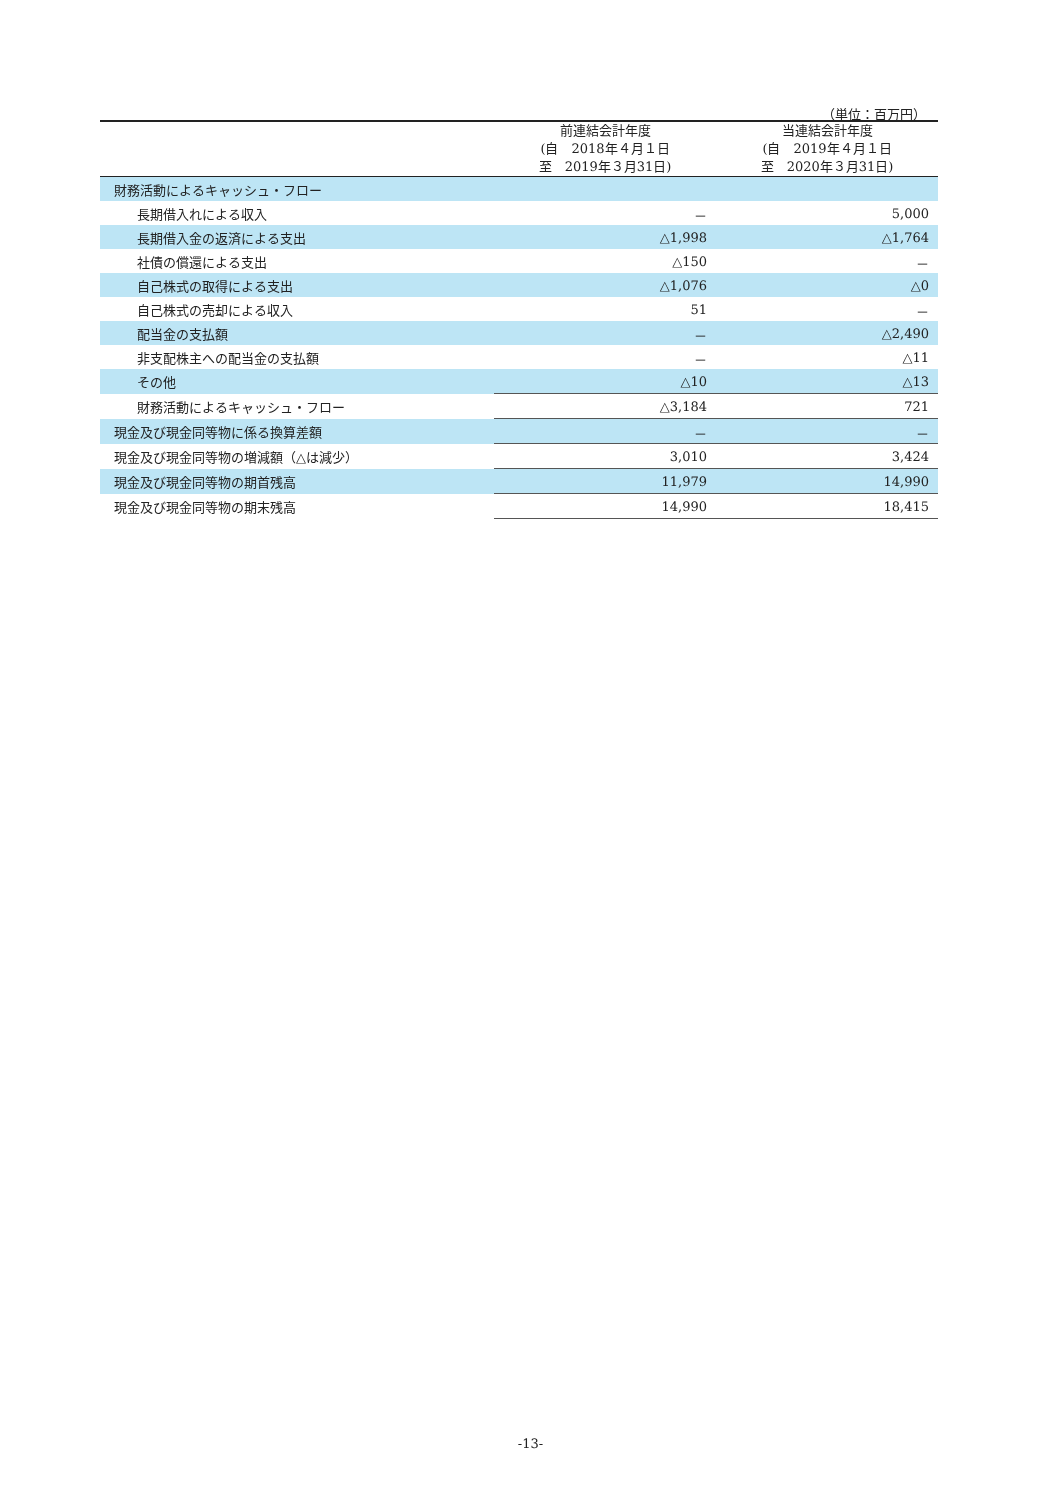（単位：百万円）
| | 前連結会計年度 (自 2018年４月１日 至 2019年３月31日) | 当連結会計年度 (自 2019年４月１日 至 2020年３月31日) |
| --- | --- | --- |
| 財務活動によるキャッシュ・フロー | | |
| 長期借入れによる収入 | － | 5,000 |
| 長期借入金の返済による支出 | △1,998 | △1,764 |
| 社債の償還による支出 | △150 | － |
| 自己株式の取得による支出 | △1,076 | △0 |
| 自己株式の売却による収入 | 51 | － |
| 配当金の支払額 | － | △2,490 |
| 非支配株主への配当金の支払額 | － | △11 |
| その他 | △10 | △13 |
| 財務活動によるキャッシュ・フロー | △3,184 | 721 |
| 現金及び現金同等物に係る換算差額 | － | － |
| 現金及び現金同等物の増減額（△は減少） | 3,010 | 3,424 |
| 現金及び現金同等物の期首残高 | 11,979 | 14,990 |
| 現金及び現金同等物の期末残高 | 14,990 | 18,415 |
-13-